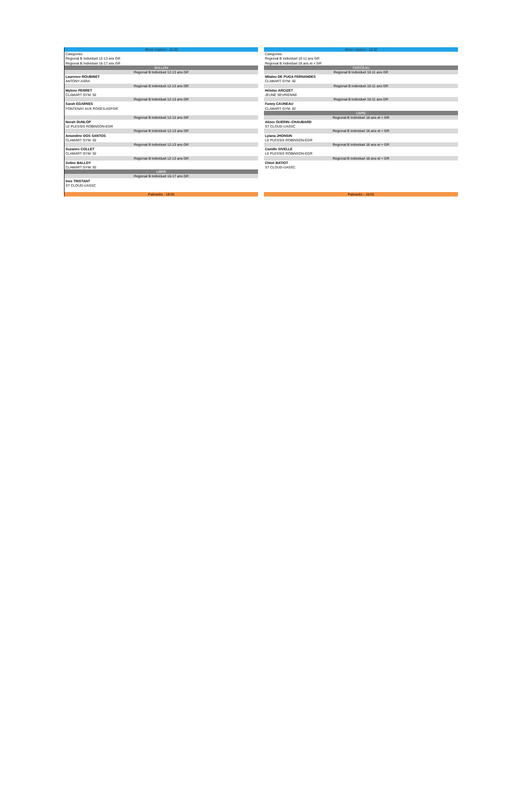| 4ème rotation - 18:30 |
| Categories: |
| Regional B Individuel 12-13 ans GR |
| Regional B Individuel 16-17 ans GR |
| BALLON |
| Regional B Individuel 12-13 ans GR |
| Laurence ROUBINET |
| ANTONY-ASRA |
| Regional B Individuel 12-13 ans GR |
| Mylene PERRET |
| CLAMART GYM. 92 |
| Regional B Individuel 12-13 ans GR |
| Sarah EGARNES |
| FONTENAY AUX ROSES-ASFGR |
| Regional B Individuel 12-13 ans GR |
| Norah DUNLOP |
| LE PLESSIS ROBINSON-EGR |
| Regional B Individuel 12-13 ans GR |
| Amandine DOS SANTOS |
| CLAMART GYM. 92 |
| Regional B Individuel 12-13 ans GR |
| Suzanne COLLET |
| CLAMART GYM. 92 |
| Regional B Individuel 12-13 ans GR |
| Soline BALLOY |
| CLAMART GYM. 92 |
| LIBRE |
| Regional B Individuel 16-17 ans GR |
| Ines TRISTANT |
| ST CLOUD-UASSC |
| Palmarès - 19:05 |
| 4ème rotation - 18:32 |
| Categories: |
| Regional B Individuel 10-11 ans GR |
| Regional B Individuel 18 ans et + GR |
| CERCEAU |
| Regional B Individuel 10-11 ans GR |
| Milalou DE PUGA FERNANDES |
| CLAMART GYM. 92 |
| Regional B Individuel 10-11 ans GR |
| Héloïse ARCIZET |
| JEUNE SEVRIENNE |
| Regional B Individuel 10-11 ans GR |
| Fanny CAUNEAU |
| CLAMART GYM. 92 |
| LIBRE |
| Regional B Individuel 18 ans et + GR |
| Alizee GUERIN--CHAUBARD |
| ST CLOUD-UASSC |
| Regional B Individuel 18 ans et + GR |
| Lyiana JHONSIN |
| LE PLESSIS ROBINSON-EGR |
| Regional B Individuel 18 ans et + GR |
| Camille SIVELLE |
| LE PLESSIS ROBINSON-EGR |
| Regional B Individuel 18 ans et + GR |
| Chloé BATIOT |
| ST CLOUD-UASSC |
| Palmarès - 19:05 |